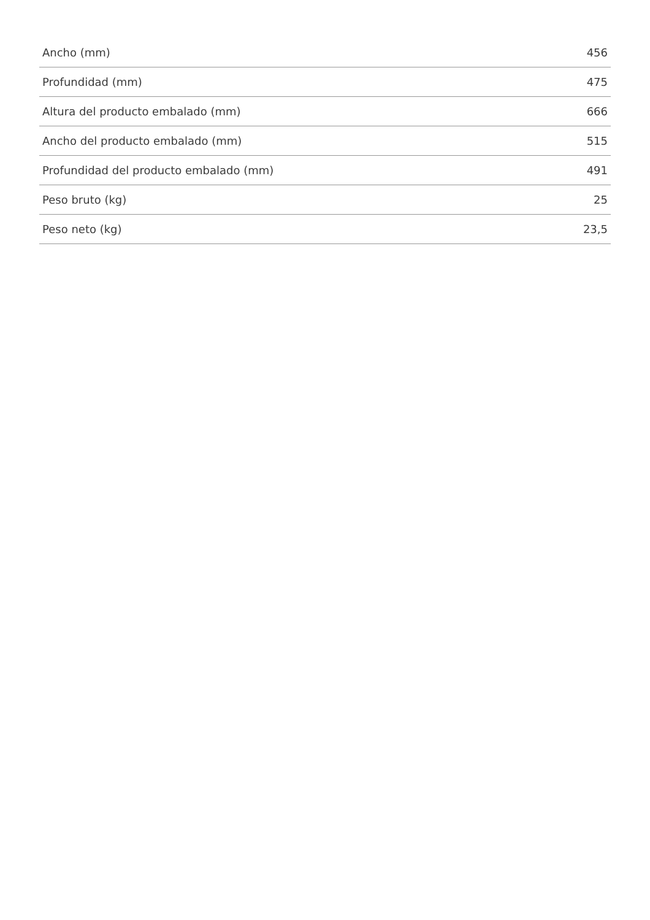| Ancho (mm) | 456 |
| Profundidad (mm) | 475 |
| Altura del producto embalado (mm) | 666 |
| Ancho del producto embalado (mm) | 515 |
| Profundidad del producto embalado (mm) | 491 |
| Peso bruto (kg) | 25 |
| Peso neto (kg) | 23,5 |